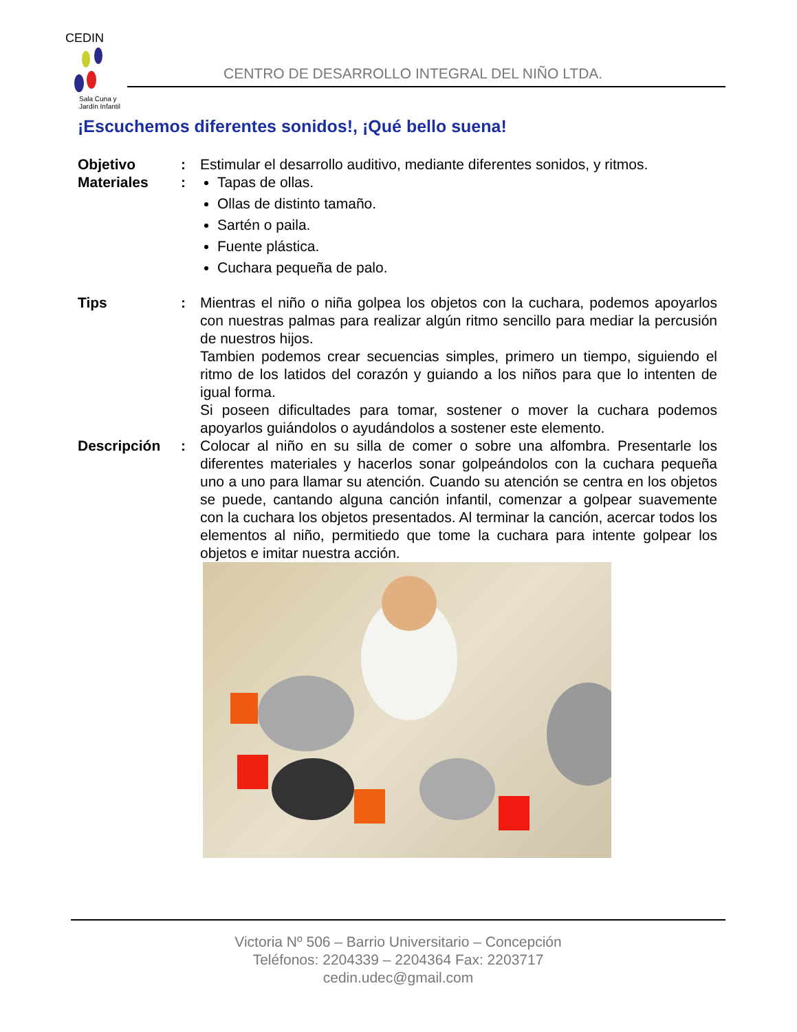CEDIN
Sala Cuna y
Jardín Infantil
CENTRO DE DESARROLLO INTEGRAL DEL NIÑO LTDA.
¡Escuchemos diferentes sonidos!, ¡Qué bello suena!
Objetivo : Estimular el desarrollo auditivo, mediante diferentes sonidos, y ritmos.
Materiales : Tapas de ollas.
Ollas de distinto tamaño.
Sartén o paila.
Fuente plástica.
Cuchara pequeña de palo.
Tips : Mientras el niño o niña golpea los objetos con la cuchara, podemos apoyarlos con nuestras palmas para realizar algún ritmo sencillo para mediar la percusión de nuestros hijos.
Tambien podemos crear secuencias simples, primero un tiempo, siguiendo el ritmo de los latidos del corazón y guiando a los niños para que lo intenten de igual forma.
Si poseen dificultades para tomar, sostener o mover la cuchara podemos apoyarlos guiándolos o ayudándolos a sostener este elemento.
Descripción : Colocar al niño en su silla de comer o sobre una alfombra. Presentarle los diferentes materiales y hacerlos sonar golpeándolos con la cuchara pequeña uno a uno para llamar su atención. Cuando su atención se centra en los objetos se puede, cantando alguna canción infantil, comenzar a golpear suavemente con la cuchara los objetos presentados. Al terminar la canción, acercar todos los elementos al niño, permitiedo que tome la cuchara para intente golpear los objetos e imitar nuestra acción.
Victoria Nº 506 – Barrio Universitario – Concepción
Teléfonos: 2204339 – 2204364 Fax: 2203717
cedin.udec@gmail.com